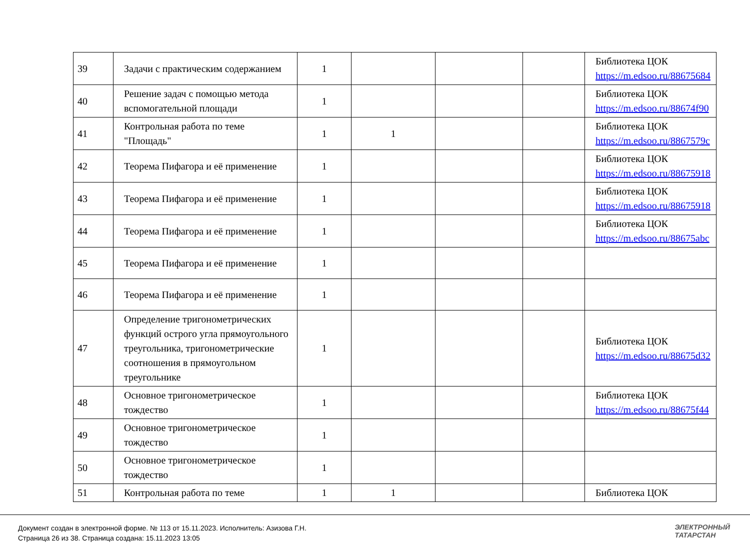| 39 | Задачи с практическим содержанием | 1 | | | | Библиотека ЦОК https://m.edsoo.ru/88675684 |
| 40 | Решение задач с помощью метода вспомогательной площади | 1 | | | | Библиотека ЦОК https://m.edsoo.ru/88674f90 |
| 41 | Контрольная работа по теме "Площадь" | 1 | 1 | | | Библиотека ЦОК https://m.edsoo.ru/8867579c |
| 42 | Теорема Пифагора и её применение | 1 | | | | Библиотека ЦОК https://m.edsoo.ru/88675918 |
| 43 | Теорема Пифагора и её применение | 1 | | | | Библиотека ЦОК https://m.edsoo.ru/88675918 |
| 44 | Теорема Пифагора и её применение | 1 | | | | Библиотека ЦОК https://m.edsoo.ru/88675abc |
| 45 | Теорема Пифагора и её применение | 1 | | | | |
| 46 | Теорема Пифагора и её применение | 1 | | | | |
| 47 | Определение тригонометрических функций острого угла прямоугольного треугольника, тригонометрические соотношения в прямоугольном треугольнике | 1 | | | | Библиотека ЦОК https://m.edsoo.ru/88675d32 |
| 48 | Основное тригонометрическое тождество | 1 | | | | Библиотека ЦОК https://m.edsoo.ru/88675f44 |
| 49 | Основное тригонометрическое тождество | 1 | | | | |
| 50 | Основное тригонометрическое тождество | 1 | | | | |
| 51 | Контрольная работа по теме | 1 | 1 | | | Библиотека ЦОК |
Документ создан в электронной форме. № 113 от 15.11.2023. Исполнитель: Азизова Г.Н.
Страница 26 из 38. Страница создана: 15.11.2023 13:05
ЭЛЕКТРОННЫЙ
ТАТАРСТАН